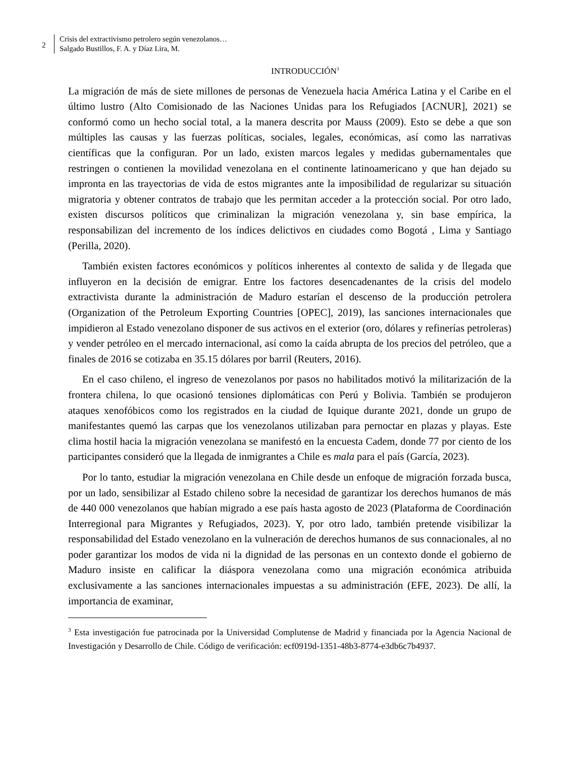2
Crisis del extractivismo petrolero según venezolanos…
Salgado Bustillos, F. A. y Díaz Lira, M.
INTRODUCCIÓN<sup>3</sup>
La migración de más de siete millones de personas de Venezuela hacia América Latina y el Caribe en el último lustro (Alto Comisionado de las Naciones Unidas para los Refugiados [ACNUR], 2021) se conformó como un hecho social total, a la manera descrita por Mauss (2009). Esto se debe a que son múltiples las causas y las fuerzas políticas, sociales, legales, económicas, así como las narrativas científicas que la configuran. Por un lado, existen marcos legales y medidas gubernamentales que restringen o contienen la movilidad venezolana en el continente latinoamericano y que han dejado su impronta en las trayectorias de vida de estos migrantes ante la imposibilidad de regularizar su situación migratoria y obtener contratos de trabajo que les permitan acceder a la protección social. Por otro lado, existen discursos políticos que criminalizan la migración venezolana y, sin base empírica, la responsabilizan del incremento de los índices delictivos en ciudades como Bogotá , Lima y Santiago (Perilla, 2020).
También existen factores económicos y políticos inherentes al contexto de salida y de llegada que influyeron en la decisión de emigrar. Entre los factores desencadenantes de la crisis del modelo extractivista durante la administración de Maduro estarían el descenso de la producción petrolera (Organization of the Petroleum Exporting Countries [OPEC], 2019), las sanciones internacionales que impidieron al Estado venezolano disponer de sus activos en el exterior (oro, dólares y refinerías petroleras) y vender petróleo en el mercado internacional, así como la caída abrupta de los precios del petróleo, que a finales de 2016 se cotizaba en 35.15 dólares por barril (Reuters, 2016).
En el caso chileno, el ingreso de venezolanos por pasos no habilitados motivó la militarización de la frontera chilena, lo que ocasionó tensiones diplomáticas con Perú y Bolivia. También se produjeron ataques xenofóbicos como los registrados en la ciudad de Iquique durante 2021, donde un grupo de manifestantes quemó las carpas que los venezolanos utilizaban para pernoctar en plazas y playas. Este clima hostil hacia la migración venezolana se manifestó en la encuesta Cadem, donde 77 por ciento de los participantes consideró que la llegada de inmigrantes a Chile es mala para el país (García, 2023).
Por lo tanto, estudiar la migración venezolana en Chile desde un enfoque de migración forzada busca, por un lado, sensibilizar al Estado chileno sobre la necesidad de garantizar los derechos humanos de más de 440 000 venezolanos que habían migrado a ese país hasta agosto de 2023 (Plataforma de Coordinación Interregional para Migrantes y Refugiados, 2023). Y, por otro lado, también pretende visibilizar la responsabilidad del Estado venezolano en la vulneración de derechos humanos de sus connacionales, al no poder garantizar los modos de vida ni la dignidad de las personas en un contexto donde el gobierno de Maduro insiste en calificar la diáspora venezolana como una migración económica atribuida exclusivamente a las sanciones internacionales impuestas a su administración (EFE, 2023). De allí, la importancia de examinar,
<sup>3</sup> Esta investigación fue patrocinada por la Universidad Complutense de Madrid y financiada por la Agencia Nacional de Investigación y Desarrollo de Chile. Código de verificación: ecf0919d-1351-48b3-8774-e3db6c7b4937.